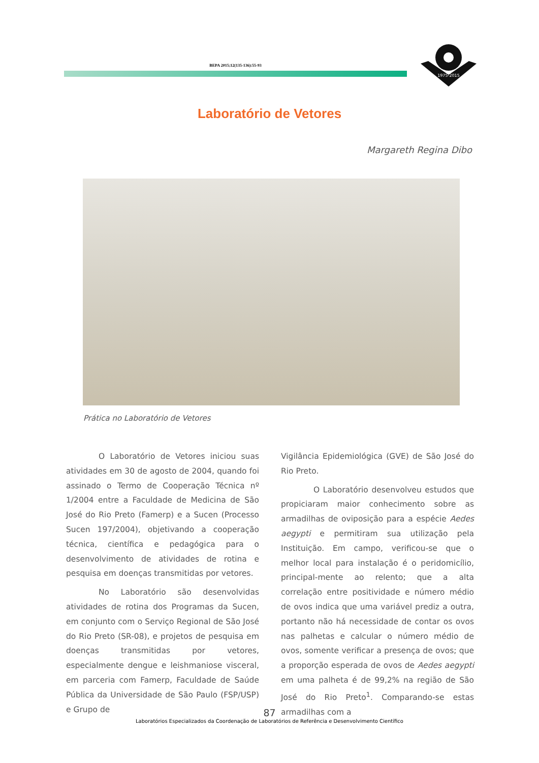BEPA 2015;12(135-136):55-93
1975-2015
Laboratório de Vetores
Margareth Regina Dibo
Prática no Laboratório de Vetores
O Laboratório de Vetores iniciou suas atividades em 30 de agosto de 2004, quando foi assinado o Termo de Cooperação Técnica nº 1/2004 entre a Faculdade de Medicina de São José do Rio Preto (Famerp) e a Sucen (Processo Sucen 197/2004), objetivando a cooperação técnica, científica e pedagógica para o desenvolvimento de atividades de rotina e pesquisa em doenças transmitidas por vetores.
No Laboratório são desenvolvidas atividades de rotina dos Programas da Sucen, em conjunto com o Serviço Regional de São José do Rio Preto (SR-08), e projetos de pesquisa em doenças transmitidas por vetores, especialmente dengue e leishmaniose visceral, em parceria com Famerp, Faculdade de Saúde Pública da Universidade de São Paulo (FSP/USP) e Grupo de
Vigilância Epidemiológica (GVE) de São José do Rio Preto.
O Laboratório desenvolveu estudos que propiciaram maior conhecimento sobre as armadilhas de oviposição para a espécie Aedes aegypti e permitiram sua utilização pela Instituição. Em campo, verificou-se que o melhor local para instalação é o peridomicílio, principal-mente ao relento; que a alta correlação entre positividade e número médio de ovos indica que uma variável prediz a outra, portanto não há necessidade de contar os ovos nas palhetas e calcular o número médio de ovos, somente verificar a presença de ovos; que a proporção esperada de ovos de Aedes aegypti em uma palheta é de 99,2% na região de São José do Rio Preto<sup>1</sup>. Comparando-se estas armadilhas com a
87
Laboratórios Especializados da Coordenação de Laboratórios de Referência e Desenvolvimento Científico